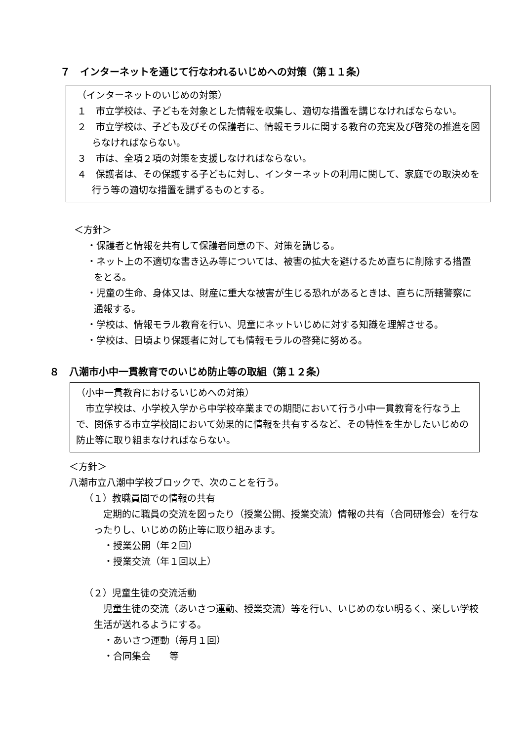７　インターネットを通じて行なわれるいじめへの対策（第１１条）
（インターネットのいじめの対策）
１　市立学校は、子どもを対象とした情報を収集し、適切な措置を講じなければならない。
２　市立学校は、子ども及びその保護者に、情報モラルに関する教育の充実及び啓発の推進を図らなければならない。
３　市は、全項２項の対策を支援しなければならない。
４　保護者は、その保護する子どもに対し、インターネットの利用に関して、家庭での取決めを行う等の適切な措置を講ずるものとする。
＜方針＞
・保護者と情報を共有して保護者同意の下、対策を講じる。
・ネット上の不適切な書き込み等については、被害の拡大を避けるため直ちに削除する措置をとる。
・児童の生命、身体又は、財産に重大な被害が生じる恐れがあるときは、直ちに所轄警察に通報する。
・学校は、情報モラル教育を行い、児童にネットいじめに対する知識を理解させる。
・学校は、日頃より保護者に対しても情報モラルの啓発に努める。
８　八潮市小中一貫教育でのいじめ防止等の取組（第１２条）
（小中一貫教育におけるいじめへの対策）
　市立学校は、小学校入学から中学校卒業までの期間において行う小中一貫教育を行なう上で、関係する市立学校間において効果的に情報を共有するなど、その特性を生かしたいじめの防止等に取り組まなければならない。
＜方針＞
八潮市立八潮中学校ブロックで、次のことを行う。
（１）教職員間での情報の共有
　定期的に職員の交流を図ったり（授業公開、授業交流）情報の共有（合同研修会）を行なったりし、いじめの防止等に取り組みます。
・授業公開（年２回）
・授業交流（年１回以上）
（２）児童生徒の交流活動
　児童生徒の交流（あいさつ運動、授業交流）等を行い、いじめのない明るく、楽しい学校生活が送れるようにする。
・あいさつ運動（毎月１回）
・合同集会　　等